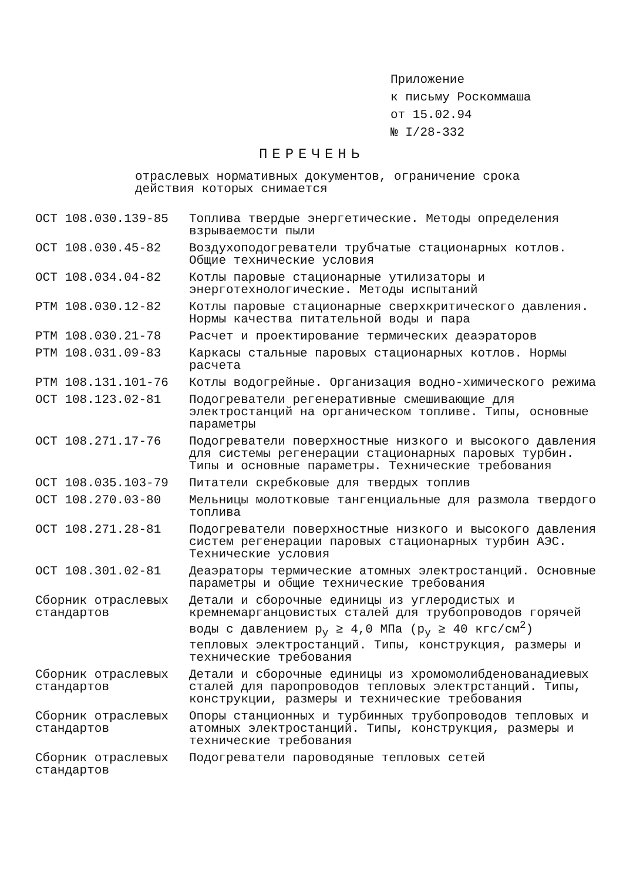Приложение
к письму Роскоммаша
от 15.02.94
№ I/28-332
ПЕРЕЧЕНЬ
отраслевых нормативных документов, ограничение срока действия которых снимается
| ОСТ 108.030.139-85 | Топлива твердые энергетические. Методы определения взрываемости пыли |
| ОСТ 108.030.45-82 | Воздухоподогреватели трубчатые стационарных котлов. Общие технические условия |
| ОСТ 108.034.04-82 | Котлы паровые стационарные утилизаторы и энерготехнологические. Методы испытаний |
| РТМ 108.030.12-82 | Котлы паровые стационарные сверхкритического давления. Нормы качества питательной воды и пара |
| РТМ 108.030.21-78 | Расчет и проектирование термических деаэраторов |
| РТМ 108.031.09-83 | Каркасы стальные паровых стационарных котлов. Нормы расчета |
| РТМ 108.131.101-76 | Котлы водогрейные. Организация водно-химического режима |
| ОСТ 108.123.02-81 | Подогреватели регенеративные смешивающие для электростанций на органическом топливе. Типы, основные параметры |
| ОСТ 108.271.17-76 | Подогреватели поверхностные низкого и высокого давления для системы регенерации стационарных паровых турбин. Типы и основные параметры. Технические требования |
| ОСТ 108.035.103-79 | Питатели скребковые для твердых топлив |
| ОСТ 108.270.03-80 | Мельницы молотковые тангенциальные для размола твердого топлива |
| ОСТ 108.271.28-81 | Подогреватели поверхностные низкого и высокого давления систем регенерации паровых стационарных турбин АЭС. Технические условия |
| ОСТ 108.301.02-81 | Деаэраторы термические атомных электростанций. Основные параметры и общие технические требования |
| Сборник отраслевых стандартов | Детали и сборочные единицы из углеродистых и кремнемарганцовистых сталей для трубопроводов горячей воды с давлением p<sub>y</sub> ≥ 4,0 МПа (p<sub>y</sub> ≥ 40 кгс/см<sup>2</sup>) тепловых электростанций. Типы, конструкция, размеры и технические требования |
| Сборник отраслевых стандартов | Детали и сборочные единицы из хромомолибденованадиевых сталей для паропроводов тепловых электрстанций. Типы, конструкции, размеры и технические требования |
| Сборник отраслевых стандартов | Опоры станционных и турбинных трубопроводов тепловых и атомных электростанций. Типы, конструкция, размеры и технические требования |
| Сборник отраслевых стандартов | Подогреватели пароводяные тепловых сетей |